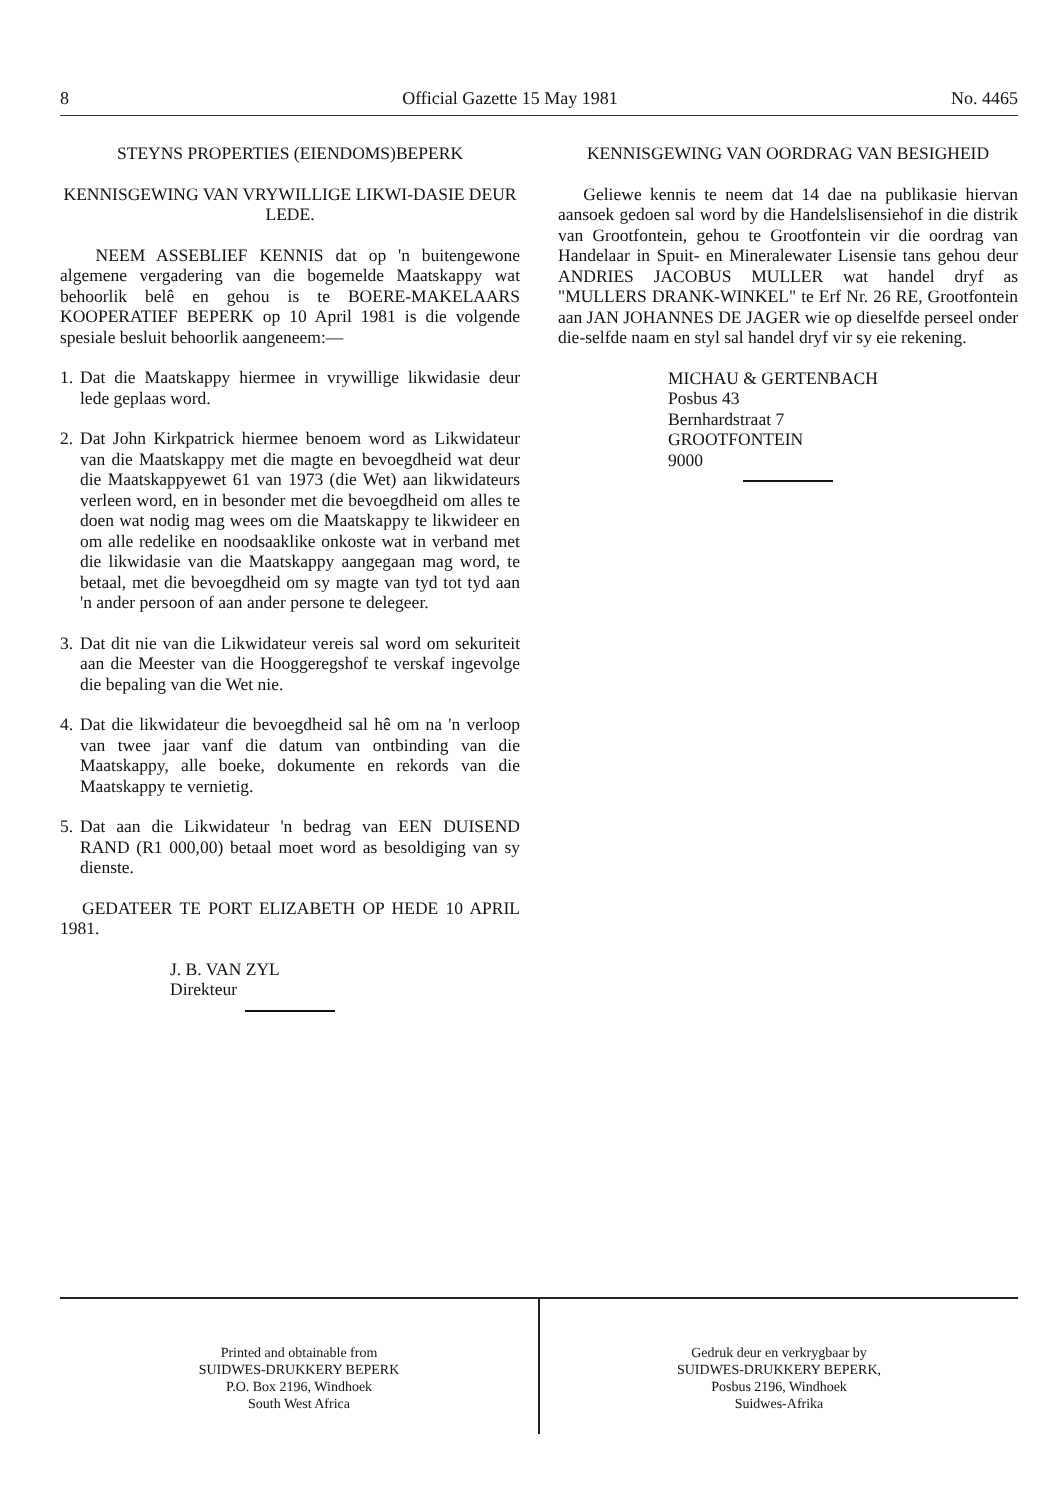8 Official Gazette 15 May 1981 No. 4465
STEYNS PROPERTIES (EIENDOMS)BEPERK
KENNISGEWING VAN VRYWILLIGE LIKWI-DASIE DEUR LEDE.
NEEM ASSEBLIEF KENNIS dat op 'n buitengewone algemene vergadering van die bogemelde Maatskappy wat behoorlik belê en gehou is te BOERE-MAKELAARS KOOPERATIEF BEPERK op 10 April 1981 is die volgende spesiale besluit behoorlik aangeneem:—
1.
Dat die Maatskappy hiermee in vrywillige likwidasie deur lede geplaas word.
2.
Dat John Kirkpatrick hiermee benoem word as Likwidateur van die Maatskappy met die magte en bevoegdheid wat deur die Maatskappyewet 61 van 1973 (die Wet) aan likwidateurs verleen word, en in besonder met die bevoegdheid om alles te doen wat nodig mag wees om die Maatskappy te likwideer en om alle redelike en noodsaaklike onkoste wat in verband met die likwidasie van die Maatskappy aangegaan mag word, te betaal, met die bevoegdheid om sy magte van tyd tot tyd aan 'n ander persoon of aan ander persone te delegeer.
3.
Dat dit nie van die Likwidateur vereis sal word om sekuriteit aan die Meester van die Hooggeregshof te verskaf ingevolge die bepaling van die Wet nie.
4.
Dat die likwidateur die bevoegdheid sal hê om na 'n verloop van twee jaar vanf die datum van ontbinding van die Maatskappy, alle boeke, dokumente en rekords van die Maatskappy te vernietig.
5.
Dat aan die Likwidateur 'n bedrag van EEN DUISEND RAND (R1 000,00) betaal moet word as besoldiging van sy dienste.
GEDATEER TE PORT ELIZABETH OP HEDE 10 APRIL 1981.
J. B. VAN ZYL
Direkteur
KENNISGEWING VAN OORDRAG VAN BESIGHEID
Geliewe kennis te neem dat 14 dae na publikasie hiervan aansoek gedoen sal word by die Handelslisensiehof in die distrik van Grootfontein, gehou te Grootfontein vir die oordrag van Handelaar in Spuit- en Mineralewater Lisensie tans gehou deur ANDRIES JACOBUS MULLER wat handel dryf as "MULLERS DRANK-WINKEL" te Erf Nr. 26 RE, Grootfontein aan JAN JOHANNES DE JAGER wie op dieselfde perseel onder die-selfde naam en styl sal handel dryf vir sy eie rekening.
MICHAU & GERTENBACH
Posbus 43
Bernhardstraat 7
GROOTFONTEIN
9000
Printed and obtainable from
SUIDWES-DRUKKERY BEPERK
P.O. Box 2196, Windhoek
South West Africa
Gedruk deur en verkrygbaar by
SUIDWES-DRUKKERY BEPERK,
Posbus 2196, Windhoek
Suidwes-Afrika